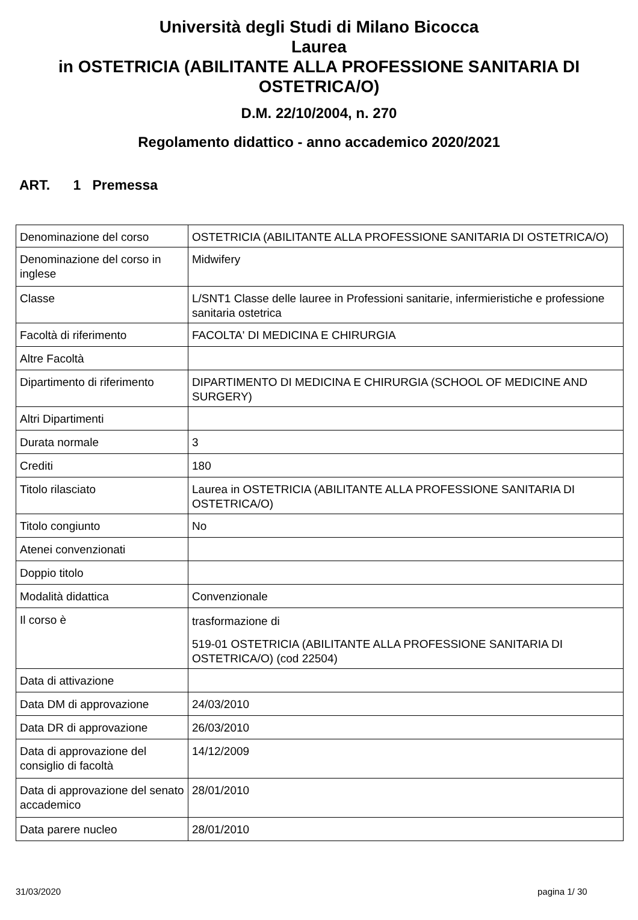Università degli Studi di Milano Bicocca
Laurea
in OSTETRICIA (ABILITANTE ALLA PROFESSIONE SANITARIA DI OSTETRICA/O)
D.M. 22/10/2004, n. 270
Regolamento didattico - anno accademico 2020/2021
ART. 1 Premessa
| Denominazione del corso | OSTETRICIA (ABILITANTE ALLA PROFESSIONE SANITARIA DI OSTETRICA/O) |
| Denominazione del corso in inglese | Midwifery |
| Classe | L/SNT1 Classe delle lauree in Professioni sanitarie, infermieristiche e professione sanitaria ostetrica |
| Facoltà di riferimento | FACOLTA' DI MEDICINA E CHIRURGIA |
| Altre Facoltà | |
| Dipartimento di riferimento | DIPARTIMENTO DI MEDICINA E CHIRURGIA (SCHOOL OF MEDICINE AND SURGERY) |
| Altri Dipartimenti | |
| Durata normale | 3 |
| Crediti | 180 |
| Titolo rilasciato | Laurea in OSTETRICIA (ABILITANTE ALLA PROFESSIONE SANITARIA DI OSTETRICA/O) |
| Titolo congiunto | No |
| Atenei convenzionati | |
| Doppio titolo | |
| Modalità didattica | Convenzionale |
| Il corso è | trasformazione di 519-01 OSTETRICIA (ABILITANTE ALLA PROFESSIONE SANITARIA DI OSTETRICA/O) (cod 22504) |
| Data di attivazione | |
| Data DM di approvazione | 24/03/2010 |
| Data DR di approvazione | 26/03/2010 |
| Data di approvazione del consiglio di facoltà | 14/12/2009 |
| Data di approvazione del senato accademico | 28/01/2010 |
| Data parere nucleo | 28/01/2010 |
31/03/2020 pagina 1/ 30